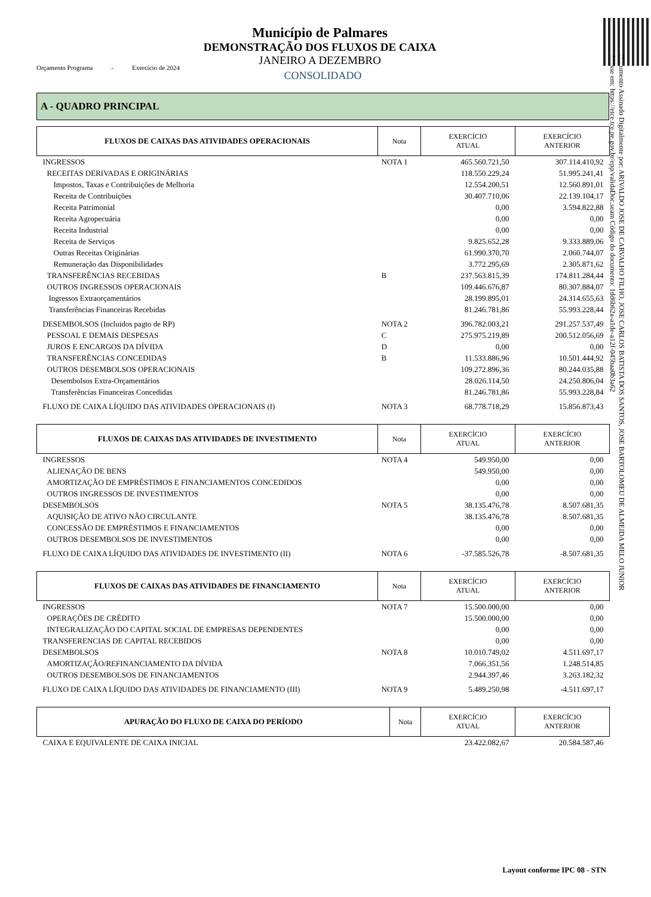Documento Assinado Digitalmente por: ARIVALDO JOSE DE CARVALHO FILHO, JOSE CARLOS BATISTA DOS SANTOS, JOSE BARTOLOMEU DE ALMEIDA MELO JUNIOR
Acesse em: https://etce.tce.pe.gov.br/epp/validaDoc.seam Código do documento: 1dd6b62a-a1de-a12f-045baa0b3a62
Município de Palmares
DEMONSTRAÇÃO DOS FLUXOS DE CAIXA
JANEIRO A DEZEMBRO
CONSOLIDADO
Orçamento Programa - Exercício de 2024
A - QUADRO PRINCIPAL
| FLUXOS DE CAIXAS DAS ATIVIDADES OPERACIONAIS | Nota | EXERCÍCIO ATUAL | EXERCÍCIO ANTERIOR |
| --- | --- | --- | --- |
| INGRESSOS | NOTA 1 | 465.560.721,50 | 307.114.410,92 |
| RECEITAS DERIVADAS E ORIGINÁRIAS | | 118.550.229,24 | 51.995.241,41 |
| Impostos, Taxas e Contribuições de Melhoria | | 12.554.200,51 | 12.560.891,01 |
| Receita de Contribuições | | 30.407.710,06 | 22.139.104,17 |
| Receita Patrimonial | | 0,00 | 3.594.822,88 |
| Receita Agropecuária | | 0,00 | 0,00 |
| Receita Industrial | | 0,00 | 0,00 |
| Receita de Serviços | | 9.825.652,28 | 9.333.889,06 |
| Outras Receitas Originárias | | 61.990.370,70 | 2.060.744,07 |
| Remuneração das Disponibilidades | | 3.772.295,69 | 2.305.871,62 |
| TRANSFERÊNCIAS RECEBIDAS | B | 237.563.815,39 | 174.811.284,44 |
| OUTROS INGRESSOS OPERACIONAIS | | 109.446.676,87 | 80.307.884,07 |
| Ingressos Extraorçamentários | | 28.199.895,01 | 24.314.655,63 |
| Transferências Financeiras Recebidas | | 81.246.781,86 | 55.993.228,44 |
| DESEMBOLSOS (Incluidos pagto de RP) | NOTA 2 | 396.782.003,21 | 291.257.537,49 |
| PESSOAL E DEMAIS DESPESAS | C | 275.975.219,89 | 200.512.056,69 |
| JUROS E ENCARGOS DA DÍVIDA | D | 0,00 | 0,00 |
| TRANSFERÊNCIAS CONCEDIDAS | B | 11.533.886,96 | 10.501.444,92 |
| OUTROS DESEMBOLSOS OPERACIONAIS | | 109.272.896,36 | 80.244.035,88 |
| Desembolsos Extra-Orçamentários | | 28.026.114,50 | 24.250.806,04 |
| Transferências Financeiras Concedidas | | 81.246.781,86 | 55.993.228,84 |
| FLUXO DE CAIXA LÍQUIDO DAS ATIVIDADES OPERACIONAIS (I) | NOTA 3 | 68.778.718,29 | 15.856.873,43 |
| FLUXOS DE CAIXAS DAS ATIVIDADES DE INVESTIMENTO | Nota | EXERCÍCIO ATUAL | EXERCÍCIO ANTERIOR |
| --- | --- | --- | --- |
| INGRESSOS | NOTA 4 | 549.950,00 | 0,00 |
| ALIENAÇÃO DE BENS | | 549.950,00 | 0,00 |
| AMORTIZAÇÃO DE EMPRÉSTIMOS E FINANCIAMENTOS CONCEDIDOS | | 0,00 | 0,00 |
| OUTROS INGRESSOS DE INVESTIMENTOS | | 0,00 | 0,00 |
| DESEMBOLSOS | NOTA 5 | 38.135.476,78 | 8.507.681,35 |
| AQUISIÇÃO DE ATIVO NÃO CIRCULANTE | | 38.135.476,78 | 8.507.681,35 |
| CONCESSÃO DE EMPRÉSTIMOS E FINANCIAMENTOS | | 0,00 | 0,00 |
| OUTROS DESEMBOLSOS DE INVESTIMENTOS | | 0,00 | 0,00 |
| FLUXO DE CAIXA LÍQUIDO DAS ATIVIDADES DE INVESTIMENTO (II) | NOTA 6 | -37.585.526,78 | -8.507.681,35 |
| FLUXOS DE CAIXAS DAS ATIVIDADES DE FINANCIAMENTO | Nota | EXERCÍCIO ATUAL | EXERCÍCIO ANTERIOR |
| --- | --- | --- | --- |
| INGRESSOS | NOTA 7 | 15.500.000,00 | 0,00 |
| OPERAÇÕES DE CRÉDITO | | 15.500.000,00 | 0,00 |
| INTEGRALIZAÇÃO DO CAPITAL SOCIAL DE EMPRESAS DEPENDENTES | | 0,00 | 0,00 |
| TRANSFERENCIAS DE CAPITAL RECEBIDOS | | 0,00 | 0,00 |
| DESEMBOLSOS | NOTA 8 | 10.010.749,02 | 4.511.697,17 |
| AMORTIZAÇÃO/REFINANCIAMENTO DA DÍVIDA | | 7.066.351,56 | 1.248.514,85 |
| OUTROS DESEMBOLSOS DE FINANCIAMENTOS | | 2.944.397,46 | 3.263.182,32 |
| FLUXO DE CAIXA LÍQUIDO DAS ATIVIDADES DE FINANCIAMENTO (III) | NOTA 9 | 5.489.250,98 | -4.511.697,17 |
| APURAÇÃO DO FLUXO DE CAIXA DO PERÍODO | Nota | EXERCÍCIO ATUAL | EXERCÍCIO ANTERIOR |
| --- | --- | --- | --- |
| CAIXA E EQUIVALENTE DE CAIXA INICIAL | | 23.422.082,67 | 20.584.587,46 |
Layout conforme IPC 08 - STN